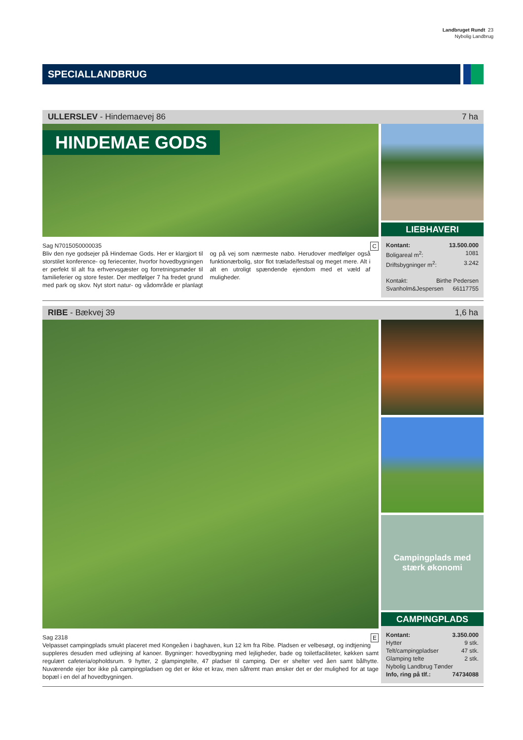Landbruget Rundt 23
Nybolig Landbrug
SPECIALLANDBRUG
ULLERSLEV - Hindemaevej 86 7 ha
HINDEMAE GODS
Sag N7015050000035 C
Bliv den nye godsejer på Hindemae Gods. Her er klargjort til storstilet konference- og feriecenter, hvorfor hovedbygningen er perfekt til alt fra erhvervsgæster og forretningsmøder til familieferier og store fester. Der medfølger 7 ha fredet grund med park og skov. Nyt stort natur- og vådområde er planlagt og på vej som nærmeste nabo. Herudover medfølger også funktionærbolig, stor flot trælade/festsal og meget mere. Alt i alt en utroligt spændende ejendom med et væld af muligheder.
LIEBHAVERI
Kontant: 13.500.000
Boligareal m<sup>2</sup>: 1081
Driftsbygninger m<sup>2</sup>: 3.242
Kontakt: Birthe Pedersen
Svanholm&Jespersen 66117755
RIBE - Bækvej 39 1,6 ha
Sag 2318 E
Velpasset campingplads smukt placeret med Kongeåen i baghaven, kun 12 km fra Ribe. Pladsen er velbesøgt, og indtjening suppleres desuden med udlejning af kanoer. Bygninger: hovedbygning med lejligheder, bade og toiletfaciliteter, køkken samt regulært cafeteria/opholdsrum. 9 hytter, 2 glampingtelte, 47 pladser til camping. Der er shelter ved åen samt bålhytte. Nuværende ejer bor ikke på campingpladsen og det er ikke et krav, men såfremt man ønsker det er der mulighed for at tage bopæl i en del af hovedbygningen.
Campingplads med
stærk økonomi
CAMPINGPLADS
Kontant: 3.350.000
Hytter 9 stk.
Telt/campingpladser 47 stk.
Glamping telte 2 stk.
Nybolig Landbrug Tønder
Info, ring på tlf.: 74734088